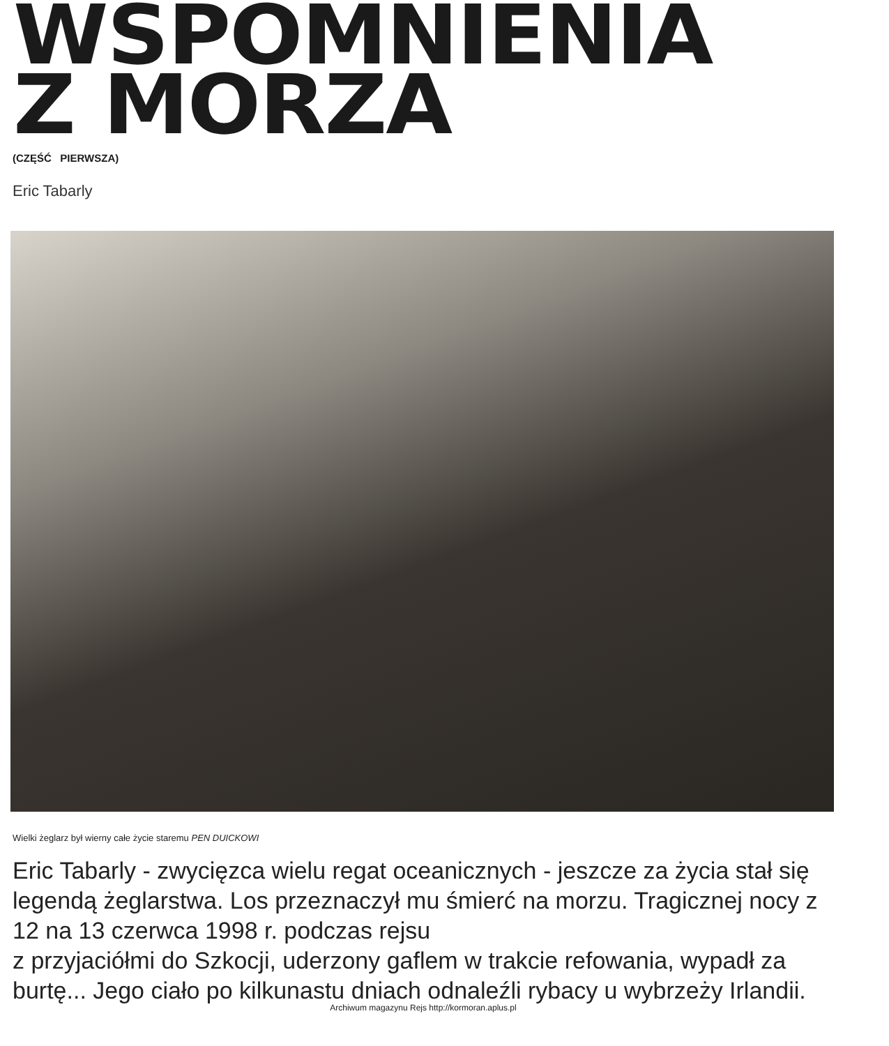WSPOMNIENIA
Z MORZA
(CZĘŚĆ PIERWSZA)
Eric Tabarly
Wielki żeglarz był wierny całe życie staremu PEN DUICKOWI
Eric Tabarly - zwycięzca wielu regat oceanicznych - jeszcze za życia stał się legendą żeglarstwa. Los przeznaczył mu śmierć na morzu. Tragicznej nocy z 12 na 13 czerwca 1998 r. podczas rejsu
z przyjaciółmi do Szkocji, uderzony gaflem w trakcie refowania, wypadł za burtę... Jego ciało po kilkunastu dniach odnaleźli rybacy u wybrzeży Irlandii.
Archiwum magazynu Rejs http://kormoran.aplus.pl